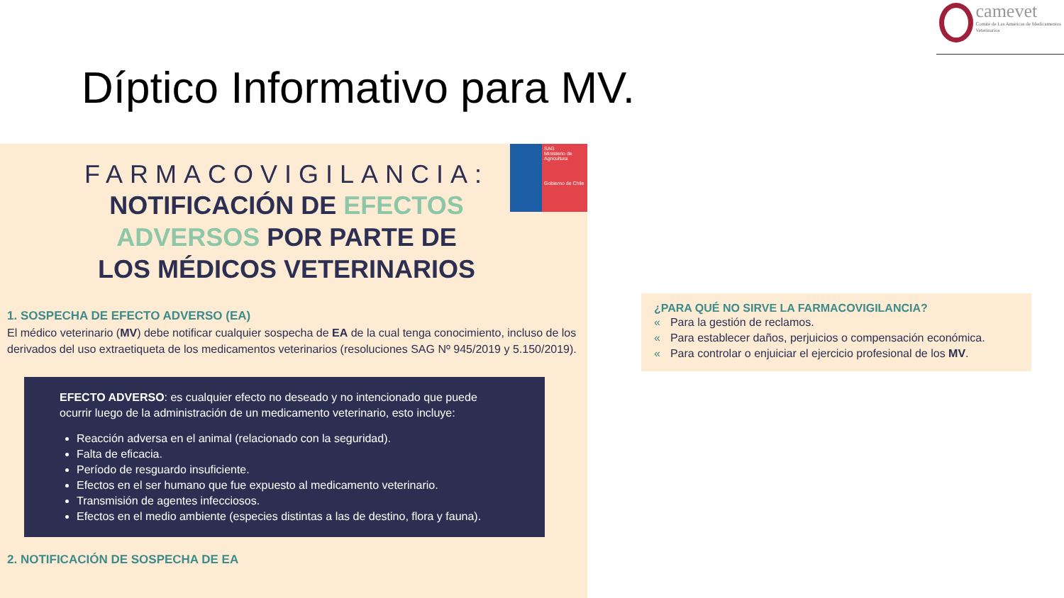camevet
Comité de Las Américas de Medicamentos Veterinarios
Díptico Informativo para MV.
SAG
Ministerio de Agricultura
Gobierno de Chile
FARMACOVIGILANCIA:
NOTIFICACIÓN DE EFECTOS
ADVERSOS POR PARTE DE
LOS MÉDICOS VETERINARIOS
1. SOSPECHA DE EFECTO ADVERSO (EA)
El médico veterinario (MV) debe notificar cualquier sospecha de EA de la cual tenga conocimiento, incluso de los derivados del uso extraetiqueta de los medicamentos veterinarios (resoluciones SAG Nº 945/2019 y 5.150/2019).
EFECTO ADVERSO: es cualquier efecto no deseado y no intencionado que puede ocurrir luego de la administración de un medicamento veterinario, esto incluye:
Reacción adversa en el animal (relacionado con la seguridad).
Falta de eficacia.
Período de resguardo insuficiente.
Efectos en el ser humano que fue expuesto al medicamento veterinario.
Transmisión de agentes infecciosos.
Efectos en el medio ambiente (especies distintas a las de destino, flora y fauna).
2. NOTIFICACIÓN DE SOSPECHA DE EA
¿PARA QUÉ NO SIRVE LA FARMACOVIGILANCIA?
« Para la gestión de reclamos.
« Para establecer daños, perjuicios o compensación económica.
« Para controlar o enjuiciar el ejercicio profesional de los MV.